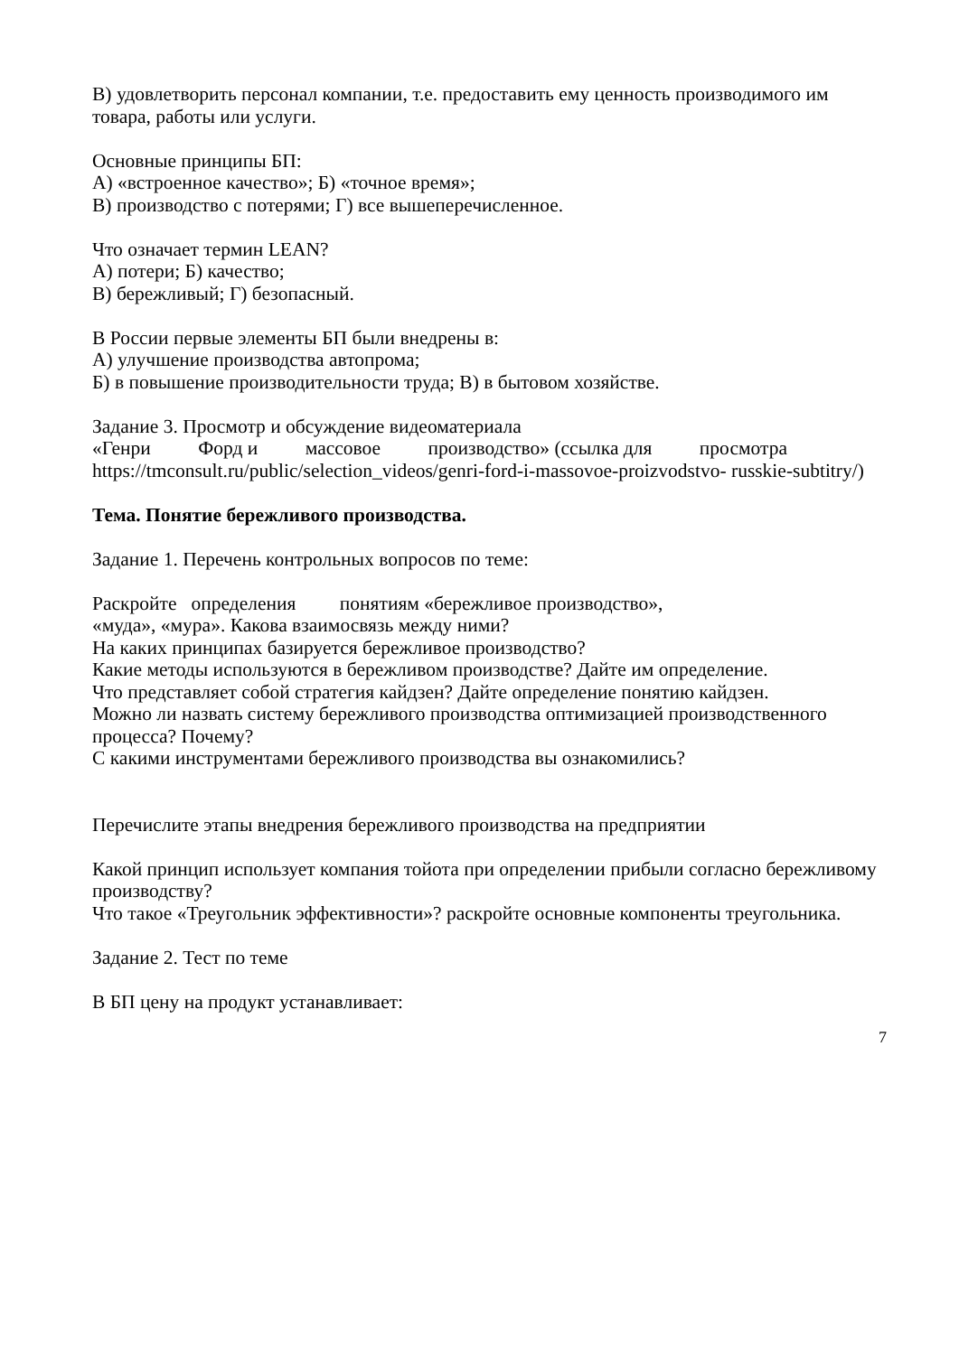В) удовлетворить персонал компании, т.е. предоставить ему ценность производимого им товара, работы или услуги.
Основные принципы БП:
А) «встроенное качество»; Б) «точное время»;
В) производство с потерями; Г) все вышеперечисленное.
Что означает термин LEAN?
А) потери; Б) качество;
В) бережливый; Г) безопасный.
В России первые элементы БП были внедрены в:
А) улучшение производства автопрома;
Б) в повышение производительности труда; В) в бытовом хозяйстве.
Задание 3. Просмотр и обсуждение видеоматериала
«Генри Форд и массовое производство» (ссылка для просмотра
https://tmconsult.ru/public/selection_videos/genri-ford-i-massovoe-proizvodstvo- russkie-subtitry/)
Тема. Понятие бережливого производства.
Задание 1. Перечень контрольных вопросов по теме:
Раскройте определения понятиям «бережливое производство»,
«муда», «мура». Какова взаимосвязь между ними?
На каких принципах базируется бережливое производство?
Какие методы используются в бережливом производстве? Дайте им определение.
Что представляет собой стратегия кайдзен? Дайте определение понятию кайдзен.
Можно ли назвать систему бережливого производства оптимизацией производственного процесса? Почему?
С какими инструментами бережливого производства вы ознакомились?
Перечислите этапы внедрения бережливого производства на предприятии
Какой принцип использует компания тойота при определении прибыли согласно бережливому производству?
Что такое «Треугольник эффективности»? раскройте основные компоненты треугольника.
Задание 2. Тест по теме
В БП цену на продукт устанавливает:
7